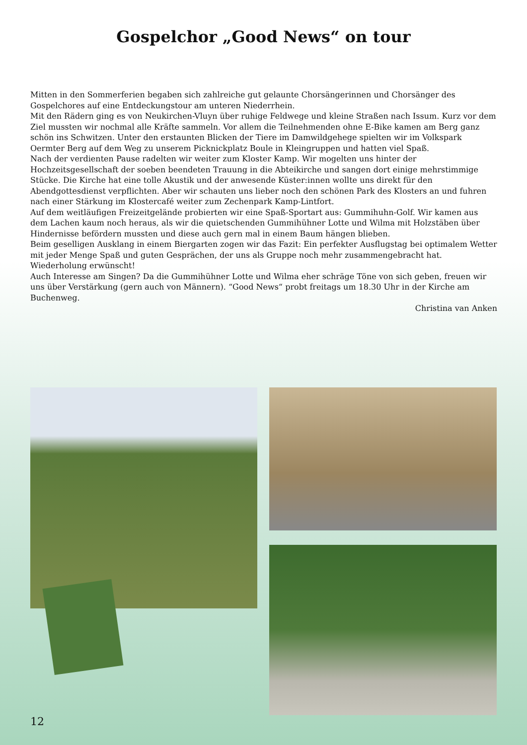Gospelchor „Good News“ on tour
Mitten in den Sommerferien begaben sich zahlreiche gut gelaunte Chorsängerinnen und Chorsänger des Gospelchores auf eine Entdeckungstour am unteren Niederrhein.
Mit den Rädern ging es von Neukirchen-Vluyn über ruhige Feldwege und kleine Straßen nach Issum. Kurz vor dem Ziel mussten wir nochmal alle Kräfte sammeln. Vor allem die Teilnehmenden ohne E-Bike kamen am Berg ganz schön ins Schwitzen. Unter den erstaunten Blicken der Tiere im Damwildgehege spielten wir im Volkspark Oermter Berg auf dem Weg zu unserem Picknickplatz Boule in Kleingruppen und hatten viel Spaß.
Nach der verdienten Pause radelten wir weiter zum Kloster Kamp. Wir mogelten uns hinter der Hochzeitsgesellschaft der soeben beendeten Trauung in die Abteikirche und sangen dort einige mehrstimmige Stücke. Die Kirche hat eine tolle Akustik und der anwesende Küster:innen wollte uns direkt für den Abendgottesdienst verpflichten. Aber wir schauten uns lieber noch den schönen Park des Klosters an und fuhren nach einer Stärkung im Klostercafé weiter zum Zechenpark Kamp-Lintfort.
Auf dem weitläufigen Freizeitgelände probierten wir eine Spaß-Sportart aus: Gummihuhn-Golf. Wir kamen aus dem Lachen kaum noch heraus, als wir die quietschenden Gummihühner Lotte und Wilma mit Holzstäben über Hindernisse befördern mussten und diese auch gern mal in einem Baum hängen blieben.
Beim geselligen Ausklang in einem Biergarten zogen wir das Fazit: Ein perfekter Ausflugstag bei optimalem Wetter mit jeder Menge Spaß und guten Gesprächen, der uns als Gruppe noch mehr zusammengebracht hat. Wiederholung erwünscht!
Auch Interesse am Singen? Da die Gummihühner Lotte und Wilma eher schräge Töne von sich geben, freuen wir uns über Verstärkung (gern auch von Männern). “Good News“ probt freitags um 18.30 Uhr in der Kirche am Buchenweg.
Christina van Anken
12